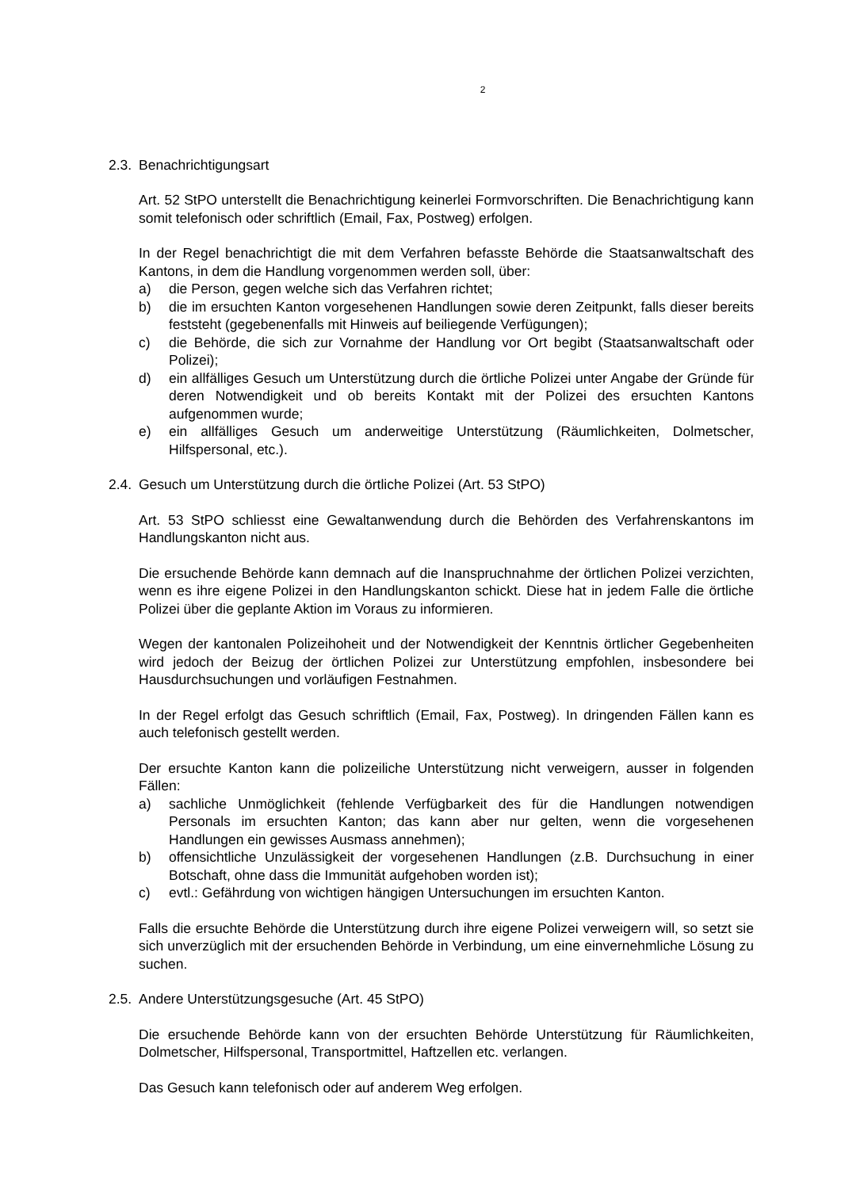2
2.3. Benachrichtigungsart
Art. 52 StPO unterstellt die Benachrichtigung keinerlei Formvorschriften. Die Benachrichtigung kann somit telefonisch oder schriftlich (Email, Fax, Postweg) erfolgen.
In der Regel benachrichtigt die mit dem Verfahren befasste Behörde die Staatsanwaltschaft des Kantons, in dem die Handlung vorgenommen werden soll, über:
a) die Person, gegen welche sich das Verfahren richtet;
b) die im ersuchten Kanton vorgesehenen Handlungen sowie deren Zeitpunkt, falls dieser bereits feststeht (gegebenenfalls mit Hinweis auf beiliegende Verfügungen);
c) die Behörde, die sich zur Vornahme der Handlung vor Ort begibt (Staatsanwaltschaft oder Polizei);
d) ein allfälliges Gesuch um Unterstützung durch die örtliche Polizei unter Angabe der Gründe für deren Notwendigkeit und ob bereits Kontakt mit der Polizei des ersuchten Kantons aufgenommen wurde;
e) ein allfälliges Gesuch um anderweitige Unterstützung (Räumlichkeiten, Dolmetscher, Hilfspersonal, etc.).
2.4. Gesuch um Unterstützung durch die örtliche Polizei (Art. 53 StPO)
Art. 53 StPO schliesst eine Gewaltanwendung durch die Behörden des Verfahrenskantons im Handlungskanton nicht aus.
Die ersuchende Behörde kann demnach auf die Inanspruchnahme der örtlichen Polizei verzichten, wenn es ihre eigene Polizei in den Handlungskanton schickt. Diese hat in jedem Falle die örtliche Polizei über die geplante Aktion im Voraus zu informieren.
Wegen der kantonalen Polizeihoheit und der Notwendigkeit der Kenntnis örtlicher Gegebenheiten wird jedoch der Beizug der örtlichen Polizei zur Unterstützung empfohlen, insbesondere bei Hausdurchsuchungen und vorläufigen Festnahmen.
In der Regel erfolgt das Gesuch schriftlich (Email, Fax, Postweg). In dringenden Fällen kann es auch telefonisch gestellt werden.
Der ersuchte Kanton kann die polizeiliche Unterstützung nicht verweigern, ausser in folgenden Fällen:
a) sachliche Unmöglichkeit (fehlende Verfügbarkeit des für die Handlungen notwendigen Personals im ersuchten Kanton; das kann aber nur gelten, wenn die vorgesehenen Handlungen ein gewisses Ausmass annehmen);
b) offensichtliche Unzulässigkeit der vorgesehenen Handlungen (z.B. Durchsuchung in einer Botschaft, ohne dass die Immunität aufgehoben worden ist);
c) evtl.: Gefährdung von wichtigen hängigen Untersuchungen im ersuchten Kanton.
Falls die ersuchte Behörde die Unterstützung durch ihre eigene Polizei verweigern will, so setzt sie sich unverzüglich mit der ersuchenden Behörde in Verbindung, um eine einvernehmliche Lösung zu suchen.
2.5. Andere Unterstützungsgesuche (Art. 45 StPO)
Die ersuchende Behörde kann von der ersuchten Behörde Unterstützung für Räumlichkeiten, Dolmetscher, Hilfspersonal, Transportmittel, Haftzellen etc. verlangen.
Das Gesuch kann telefonisch oder auf anderem Weg erfolgen.